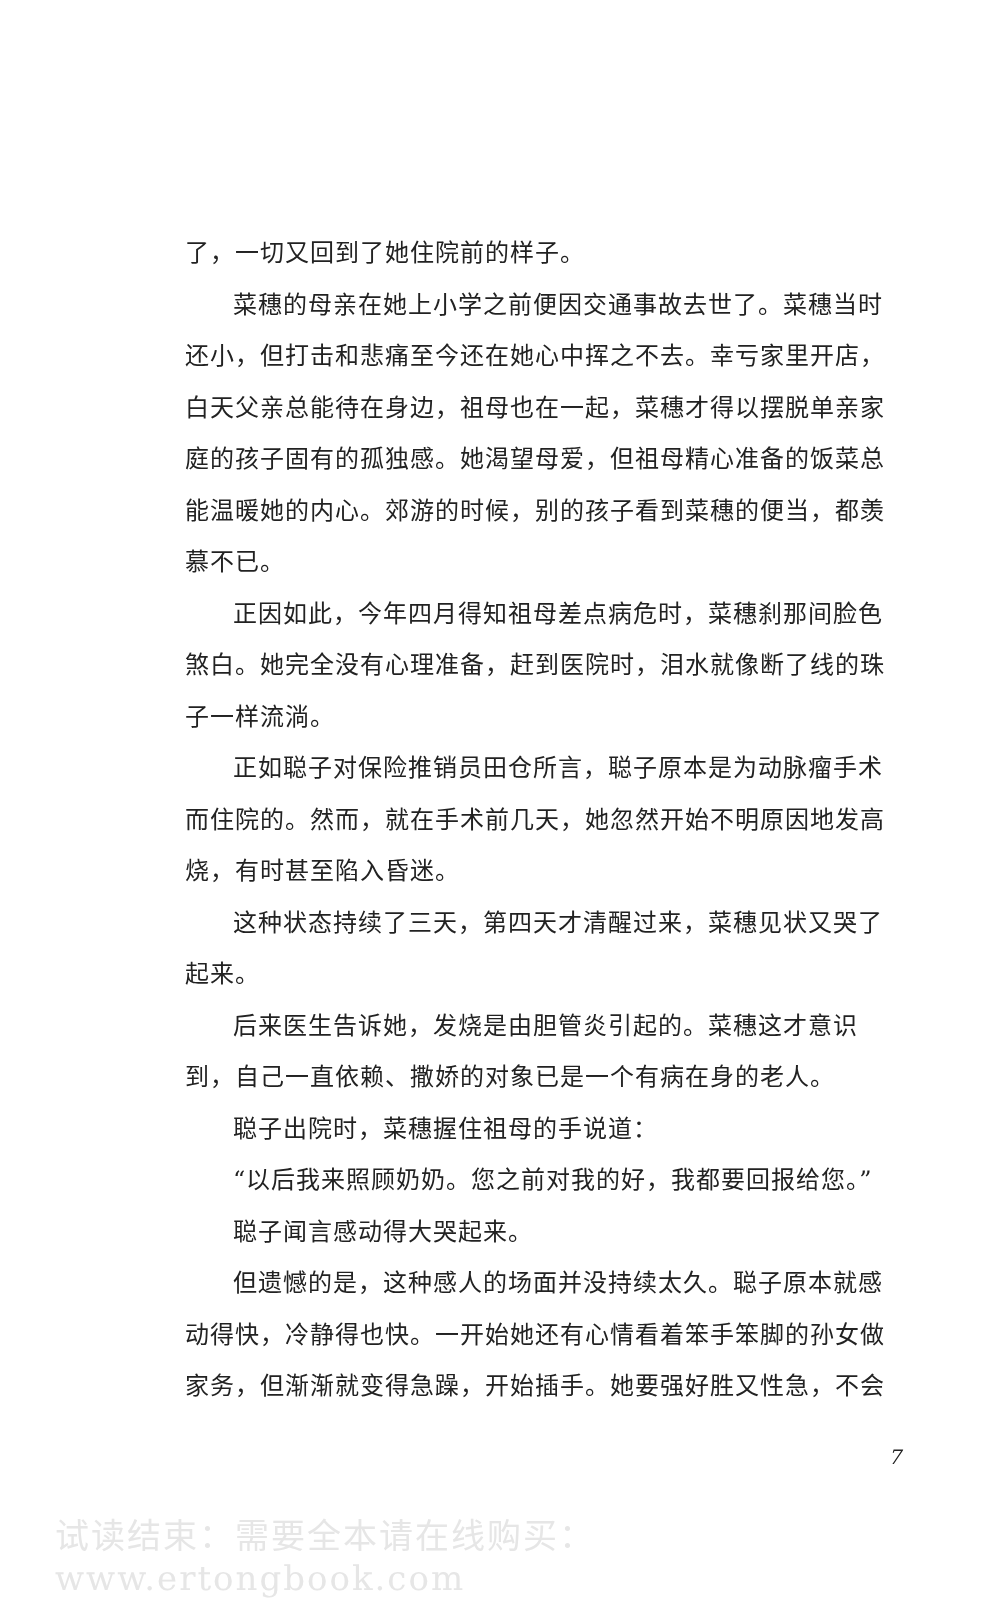了，一切又回到了她住院前的样子。
菜穗的母亲在她上小学之前便因交通事故去世了。菜穗当时还小，但打击和悲痛至今还在她心中挥之不去。幸亏家里开店，白天父亲总能待在身边，祖母也在一起，菜穗才得以摆脱单亲家庭的孩子固有的孤独感。她渴望母爱，但祖母精心准备的饭菜总能温暖她的内心。郊游的时候，别的孩子看到菜穗的便当，都羡慕不已。
正因如此，今年四月得知祖母差点病危时，菜穗刹那间脸色煞白。她完全没有心理准备，赶到医院时，泪水就像断了线的珠子一样流淌。
正如聪子对保险推销员田仓所言，聪子原本是为动脉瘤手术而住院的。然而，就在手术前几天，她忽然开始不明原因地发高烧，有时甚至陷入昏迷。
这种状态持续了三天，第四天才清醒过来，菜穗见状又哭了起来。
后来医生告诉她，发烧是由胆管炎引起的。菜穗这才意识到，自己一直依赖、撒娇的对象已是一个有病在身的老人。
聪子出院时，菜穗握住祖母的手说道：
“以后我来照顾奶奶。您之前对我的好，我都要回报给您。”
聪子闻言感动得大哭起来。
但遗憾的是，这种感人的场面并没持续太久。聪子原本就感动得快，冷静得也快。一开始她还有心情看着笨手笨脚的孙女做家务，但渐渐就变得急躁，开始插手。她要强好胜又性急，不会
7
试读结束：需要全本请在线购买： www.ertongbook.com